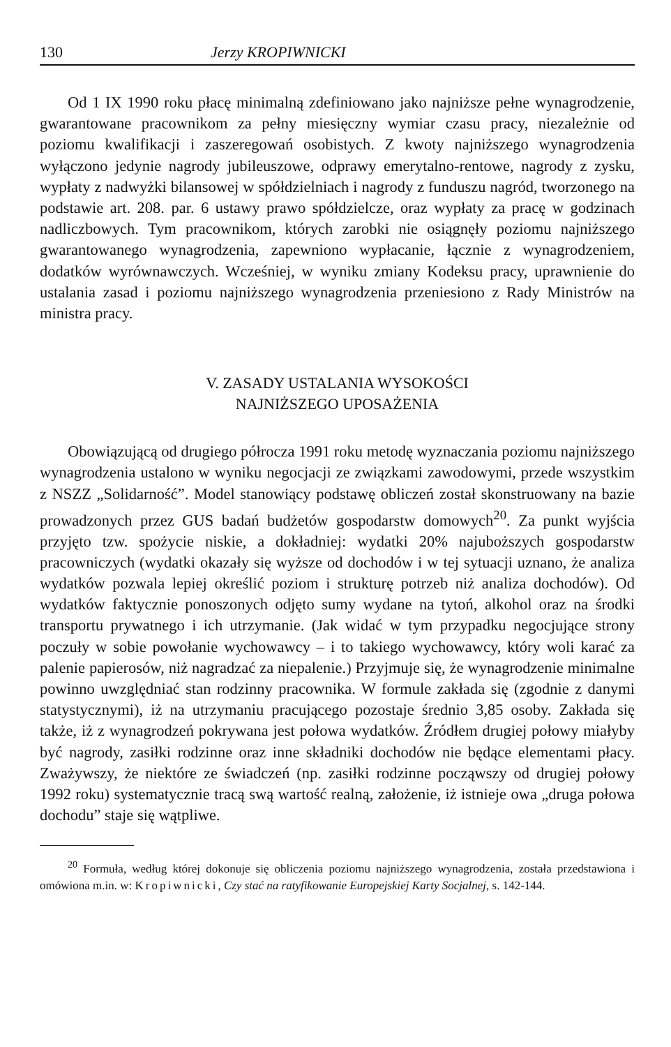130 Jerzy KROPIWNICKI
Od 1 IX 1990 roku płacę minimalną zdefiniowano jako najniższe pełne wynagrodzenie, gwarantowane pracownikom za pełny miesięczny wymiar czasu pracy, niezależnie od poziomu kwalifikacji i zaszeregowań osobistych. Z kwoty najniższego wynagrodzenia wyłączono jedynie nagrody jubileuszowe, odprawy emerytalno-rentowe, nagrody z zysku, wypłaty z nadwyżki bilansowej w spółdzielniach i nagrody z funduszu nagród, tworzonego na podstawie art. 208. par. 6 ustawy prawo spółdzielcze, oraz wypłaty za pracę w godzinach nadliczbowych. Tym pracownikom, których zarobki nie osiągnęły poziomu najniższego gwarantowanego wynagrodzenia, zapewniono wypłacanie, łącznie z wynagrodzeniem, dodatków wyrównawczych. Wcześniej, w wyniku zmiany Kodeksu pracy, uprawnienie do ustalania zasad i poziomu najniższego wynagrodzenia przeniesiono z Rady Ministrów na ministra pracy.
V. ZASADY USTALANIA WYSOKOŚCI
NAJNIŻSZEGO UPOSAŻENIA
Obowiązującą od drugiego półrocza 1991 roku metodę wyznaczania poziomu najniższego wynagrodzenia ustalono w wyniku negocjacji ze związkami zawodowymi, przede wszystkim z NSZZ „Solidarność”. Model stanowiący podstawę obliczeń został skonstruowany na bazie prowadzonych przez GUS badań budżetów gospodarstw domowych<sup>20</sup>. Za punkt wyjścia przyjęto tzw. spożycie niskie, a dokładniej: wydatki 20% najuboższych gospodarstw pracowniczych (wydatki okazały się wyższe od dochodów i w tej sytuacji uznano, że analiza wydatków pozwala lepiej określić poziom i strukturę potrzeb niż analiza dochodów). Od wydatków faktycznie ponoszonych odjęto sumy wydane na tytoń, alkohol oraz na środki transportu prywatnego i ich utrzymanie. (Jak widać w tym przypadku negocjujące strony poczuły w sobie powołanie wychowawcy – i to takiego wychowawcy, który woli karać za palenie papierosów, niż nagradzać za niepalenie.) Przyjmuje się, że wynagrodzenie minimalne powinno uwzględniać stan rodzinny pracownika. W formule zakłada się (zgodnie z danymi statystycznymi), iż na utrzymaniu pracującego pozostaje średnio 3,85 osoby. Zakłada się także, iż z wynagrodzeń pokrywana jest połowa wydatków. Źródłem drugiej połowy miałyby być nagrody, zasiłki rodzinne oraz inne składniki dochodów nie będące elementami płacy. Zważywszy, że niektóre ze świadczeń (np. zasiłki rodzinne począwszy od drugiej połowy 1992 roku) systematycznie tracą swą wartość realną, założenie, iż istnieje owa „druga połowa dochodu” staje się wątpliwe.
<sup>20</sup> Formuła, według której dokonuje się obliczenia poziomu najniższego wynagrodzenia, została przedstawiona i omówiona m.in. w: Kropiwnicki, Czy stać na ratyfikowanie Europejskiej Karty Socjalnej, s. 142-144.